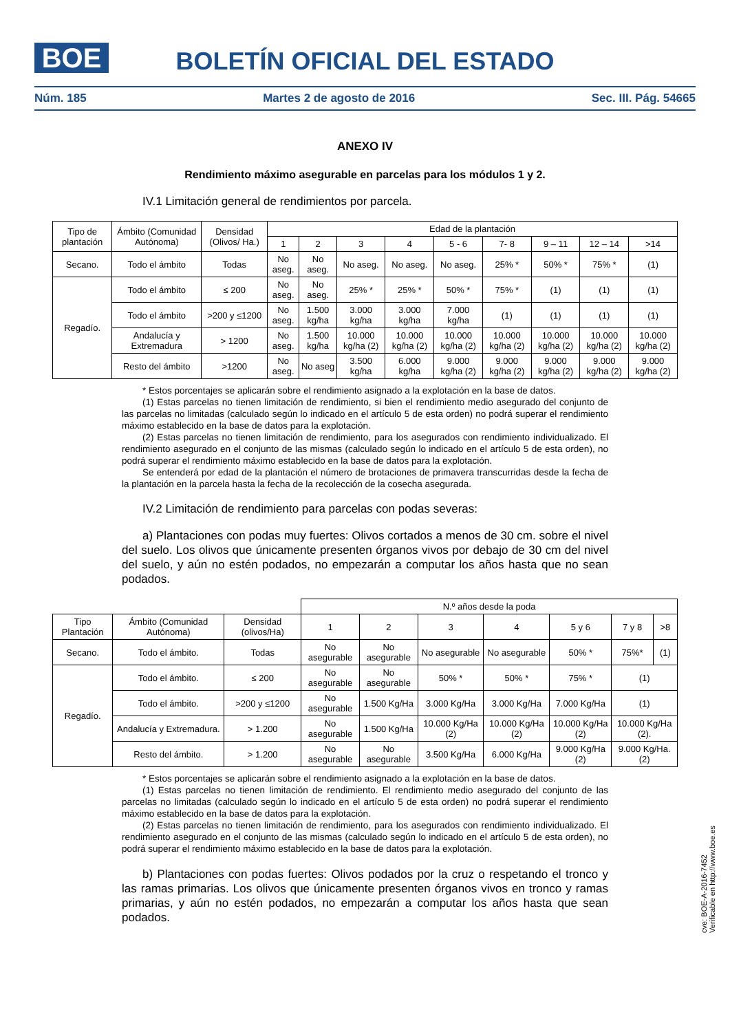BOE
BOLETÍN OFICIAL DEL ESTADO
Núm. 185 Martes 2 de agosto de 2016 Sec. III. Pág. 54665
ANEXO IV
Rendimiento máximo asegurable en parcelas para los módulos 1 y 2.
IV.1 Limitación general de rendimientos por parcela.
| Tipo de plantación | Ámbito (Comunidad Autónoma) | Densidad (Olivos/ Ha.) | Edad de la plantación | | | | | | | | |
| --- | --- | --- | --- | --- | --- | --- | --- | --- | --- | --- | --- |
| | | | 1 | 2 | 3 | 4 | 5 - 6 | 7- 8 | 9 – 11 | 12 – 14 | >14 |
| Secano. | Todo el ámbito | Todas | No aseg. | No aseg. | No aseg. | No aseg. | No aseg. | 25% * | 50% * | 75% * | (1) |
| Regadío. | Todo el ámbito | ≤ 200 | No aseg. | No aseg. | 25% * | 25% * | 50% * | 75% * | (1) | (1) | (1) |
| | Todo el ámbito | >200 y ≤1200 | No aseg. | 1.500 kg/ha | 3.000 kg/ha | 3.000 kg/ha | 7.000 kg/ha | (1) | (1) | (1) | (1) |
| | Andalucía y Extremadura | > 1200 | No aseg. | 1.500 kg/ha | 10.000 kg/ha (2) | 10.000 kg/ha (2) | 10.000 kg/ha (2) | 10.000 kg/ha (2) | 10.000 kg/ha (2) | 10.000 kg/ha (2) | 10.000 kg/ha (2) |
| | Resto del ámbito | >1200 | No aseg. | No aseg | 3.500 kg/ha | 6.000 kg/ha | 9.000 kg/ha (2) | 9.000 kg/ha (2) | 9.000 kg/ha (2) | 9.000 kg/ha (2) | 9.000 kg/ha (2) |
* Estos porcentajes se aplicarán sobre el rendimiento asignado a la explotación en la base de datos.
(1) Estas parcelas no tienen limitación de rendimiento, si bien el rendimiento medio asegurado del conjunto de las parcelas no limitadas (calculado según lo indicado en el artículo 5 de esta orden) no podrá superar el rendimiento máximo establecido en la base de datos para la explotación.
(2) Estas parcelas no tienen limitación de rendimiento, para los asegurados con rendimiento individualizado. El rendimiento asegurado en el conjunto de las mismas (calculado según lo indicado en el artículo 5 de esta orden), no podrá superar el rendimiento máximo establecido en la base de datos para la explotación.
Se entenderá por edad de la plantación el número de brotaciones de primavera transcurridas desde la fecha de la plantación en la parcela hasta la fecha de la recolección de la cosecha asegurada.
IV.2 Limitación de rendimiento para parcelas con podas severas:
a) Plantaciones con podas muy fuertes: Olivos cortados a menos de 30 cm. sobre el nivel del suelo. Los olivos que únicamente presenten órganos vivos por debajo de 30 cm del nivel del suelo, y aún no estén podados, no empezarán a computar los años hasta que no sean podados.
| | | | N.º años desde la poda | | | | | | |
| Tipo Plantación | Ámbito (Comunidad Autónoma) | Densidad (olivos/Ha) | 1 | 2 | 3 | 4 | 5 y 6 | 7 y 8 | >8 |
| Secano. | Todo el ámbito. | Todas | No asegurable | No asegurable | No asegurable | No asegurable | 50% * | 75%* | (1) |
| Regadío. | Todo el ámbito. | ≤ 200 | No asegurable | No asegurable | 50% * | 50% * | 75% * | (1) | |
| | Todo el ámbito. | >200 y ≤1200 | No asegurable | 1.500 Kg/Ha | 3.000 Kg/Ha | 3.000 Kg/Ha | 7.000 Kg/Ha | (1) | |
| | Andalucía y Extremadura. | > 1.200 | No asegurable | 1.500 Kg/Ha | 10.000 Kg/Ha (2) | 10.000 Kg/Ha (2) | 10.000 Kg/Ha (2) | 10.000 Kg/Ha (2). | |
| | Resto del ámbito. | > 1.200 | No asegurable | No asegurable | 3.500 Kg/Ha | 6.000 Kg/Ha | 9.000 Kg/Ha (2) | 9.000 Kg/Ha. (2) | |
* Estos porcentajes se aplicarán sobre el rendimiento asignado a la explotación en la base de datos.
(1) Estas parcelas no tienen limitación de rendimiento. El rendimiento medio asegurado del conjunto de las parcelas no limitadas (calculado según lo indicado en el artículo 5 de esta orden) no podrá superar el rendimiento máximo establecido en la base de datos para la explotación.
(2) Estas parcelas no tienen limitación de rendimiento, para los asegurados con rendimiento individualizado. El rendimiento asegurado en el conjunto de las mismas (calculado según lo indicado en el artículo 5 de esta orden), no podrá superar el rendimiento máximo establecido en la base de datos para la explotación.
b) Plantaciones con podas fuertes: Olivos podados por la cruz o respetando el tronco y las ramas primarias. Los olivos que únicamente presenten órganos vivos en tronco y ramas primarias, y aún no estén podados, no empezarán a computar los años hasta que sean podados.
cve: BOE-A-2016-7452
Verificable en http://www.boe.es